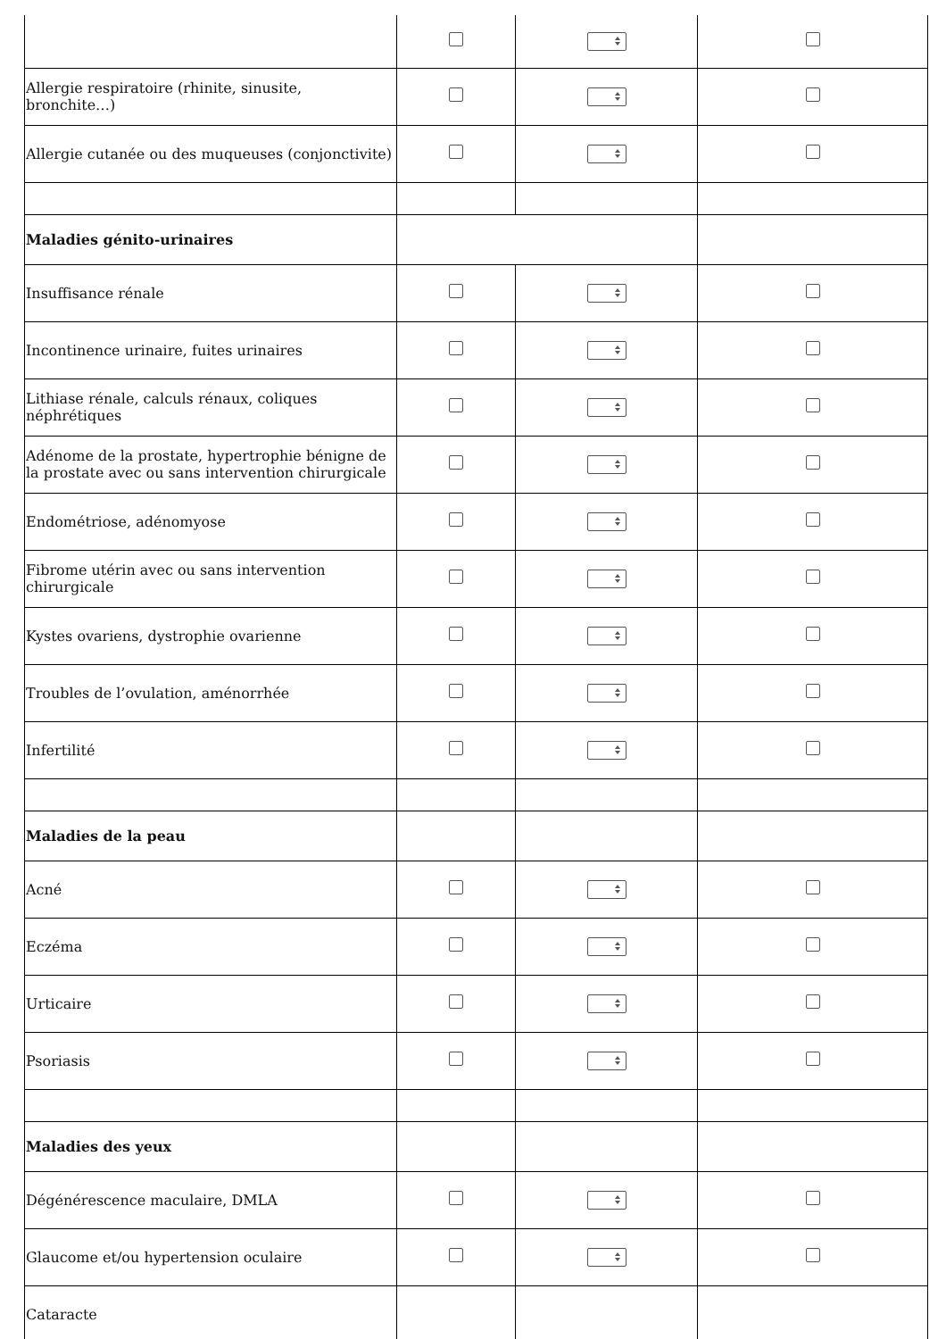| Allergie respiratoire (rhinite, sinusite, bronchite…) | | | |
| Allergie cutanée ou des muqueuses (conjonctivite) | | | |
| Maladies génito-urinaires | | | |
| Insuffisance rénale | | | |
| Incontinence urinaire, fuites urinaires | | | |
| Lithiase rénale, calculs rénaux, coliques néphrétiques | | | |
| Adénome de la prostate, hypertrophie bénigne de la prostate avec ou sans intervention chirurgicale | | | |
| Endométriose, adénomyose | | | |
| Fibrome utérin avec ou sans intervention chirurgicale | | | |
| Kystes ovariens, dystrophie ovarienne | | | |
| Troubles de l’ovulation, aménorrhée | | | |
| Infertilité | | | |
| Maladies de la peau | | | |
| Acné | | | |
| Eczéma | | | |
| Urticaire | | | |
| Psoriasis | | | |
| Maladies des yeux | | | |
| Dégénérescence maculaire, DMLA | | | |
| Glaucome et/ou hypertension oculaire | | | |
| Cataracte | | | |